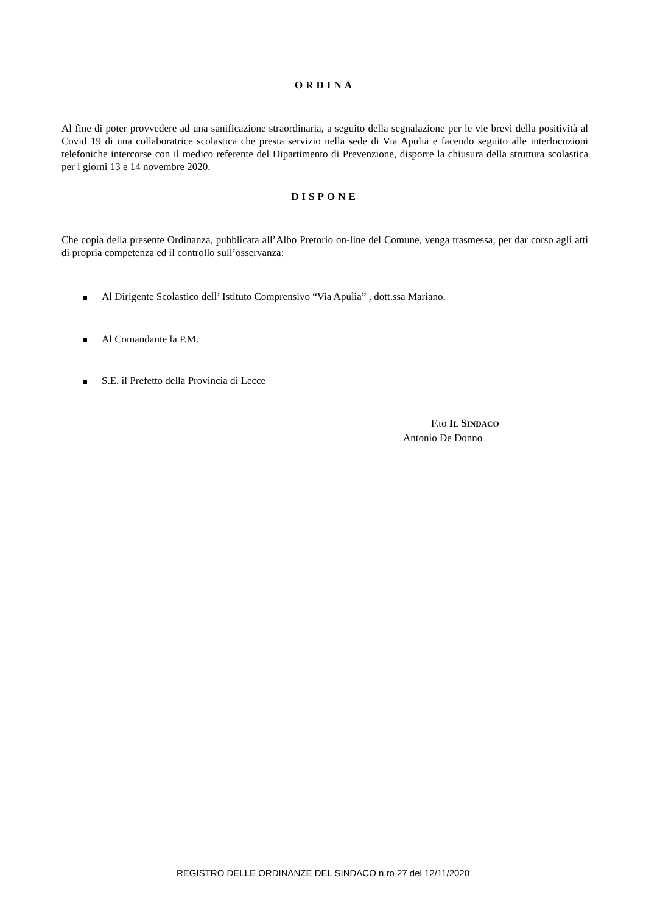ORDINA
Al fine di poter provvedere ad una sanificazione straordinaria, a seguito della segnalazione per le vie brevi della positività al Covid 19 di una collaboratrice scolastica che presta servizio nella sede di Via Apulia e facendo seguito alle interlocuzioni telefoniche intercorse con il medico referente del Dipartimento di Prevenzione, disporre la chiusura della struttura scolastica per i giorni 13 e 14 novembre 2020.
DISPONE
Che copia della presente Ordinanza, pubblicata all’Albo Pretorio on-line del Comune, venga trasmessa, per dar corso agli atti di propria competenza ed il controllo sull’osservanza:
Al Dirigente Scolastico dell’ Istituto Comprensivo “Via Apulia” , dott.ssa Mariano.
Al Comandante la P.M.
S.E. il Prefetto della Provincia di Lecce
F.to IL SINDACO
Antonio De Donno
REGISTRO DELLE ORDINANZE DEL SINDACO n.ro 27 del 12/11/2020